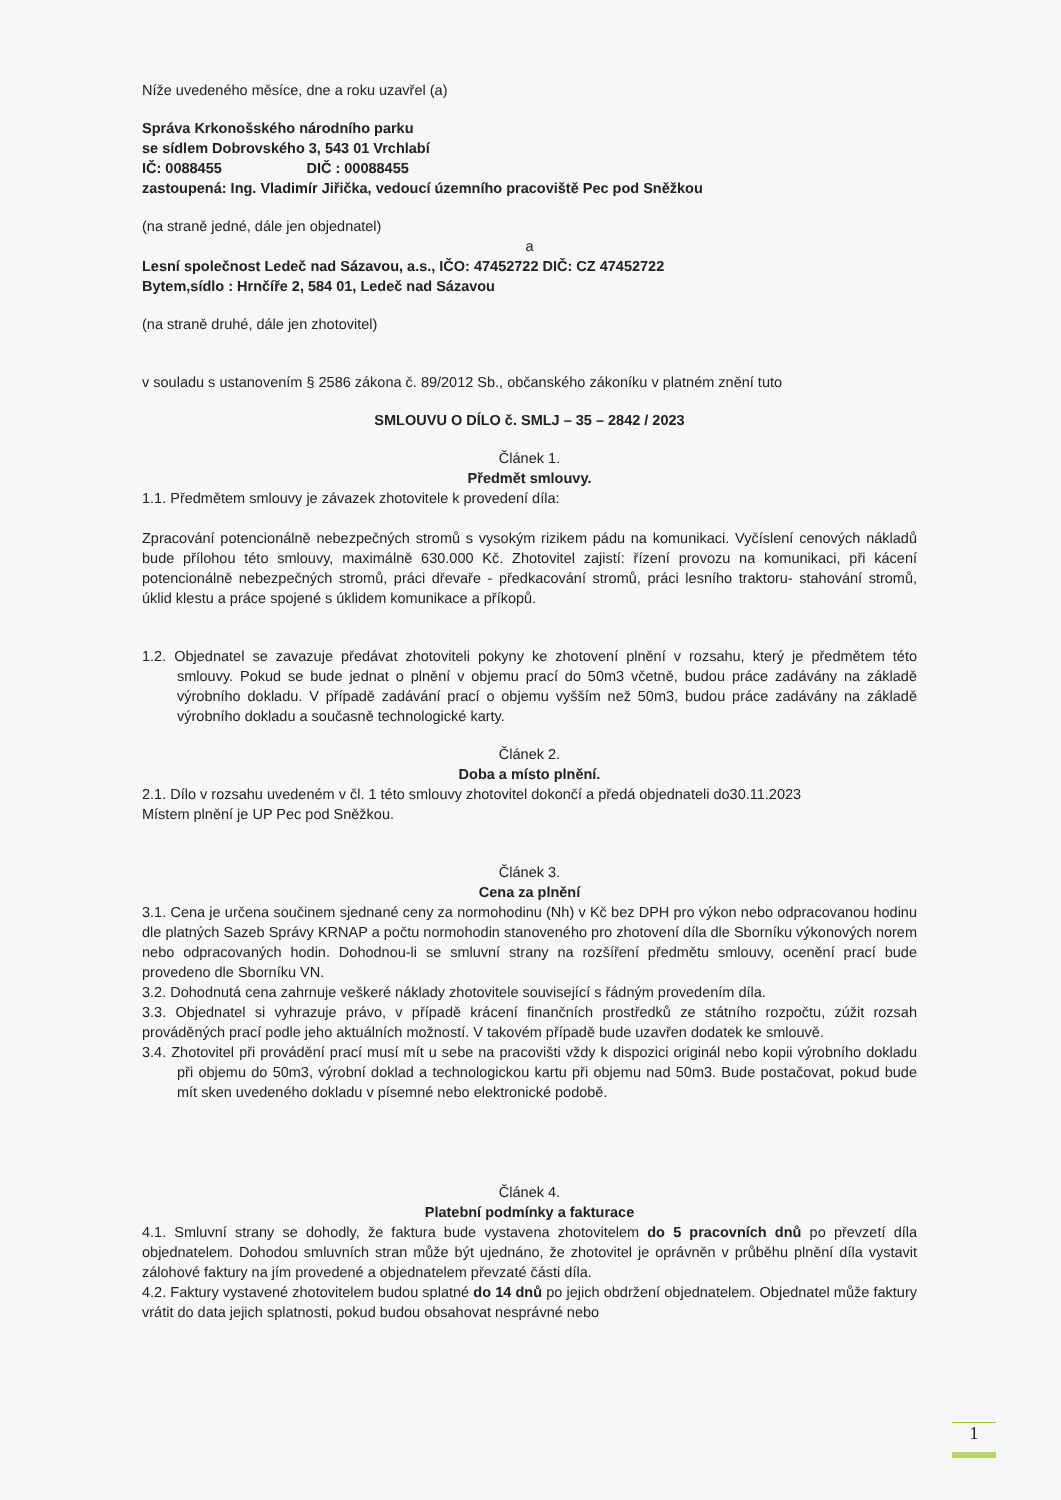Níže uvedeného měsíce, dne a roku uzavřel (a)
Správa Krkonošského národního parku
se sídlem Dobrovského 3, 543 01 Vrchlabí
IČ: 0088455 DIČ : 00088455
zastoupená: Ing. Vladimír Jiřička, vedoucí územního pracoviště Pec pod Sněžkou
(na straně jedné, dále jen objednatel)
a
Lesní společnost Ledeč nad Sázavou, a.s., IČO: 47452722 DIČ: CZ 47452722
Bytem,sídlo : Hrnčíře 2, 584 01, Ledeč nad Sázavou
(na straně druhé, dále jen zhotovitel)
v souladu s ustanovením § 2586 zákona č. 89/2012 Sb., občanského zákoníku v platném znění tuto
SMLOUVU O DÍLO č. SMLJ – 35 – 2842 / 2023
Článek 1.
Předmět smlouvy.
1.1. Předmětem smlouvy je závazek zhotovitele k provedení díla:
Zpracování potencionálně nebezpečných stromů s vysokým rizikem pádu na komunikaci. Vyčíslení cenových nákladů bude přílohou této smlouvy, maximálně 630.000 Kč. Zhotovitel zajistí: řízení provozu na komunikaci, při kácení potencionálně nebezpečných stromů, práci dřevaře - předkacování stromů, práci lesního traktoru- stahování stromů, úklid klestu a práce spojené s úklidem komunikace a příkopů.
1.2. Objednatel se zavazuje předávat zhotoviteli pokyny ke zhotovení plnění v rozsahu, který je předmětem této smlouvy. Pokud se bude jednat o plnění v objemu prací do 50m3 včetně, budou práce zadávány na základě výrobního dokladu. V případě zadávání prací o objemu vyšším než 50m3, budou práce zadávány na základě výrobního dokladu a současně technologické karty.
Článek 2.
Doba a místo plnění.
2.1. Dílo v rozsahu uvedeném v čl. 1 této smlouvy zhotovitel dokončí a předá objednateli do30.11.2023
Místem plnění je UP Pec pod Sněžkou.
Článek 3.
Cena za plnění
3.1. Cena je určena součinem sjednané ceny za normohodinu (Nh) v Kč bez DPH pro výkon nebo odpracovanou hodinu dle platných Sazeb Správy KRNAP a počtu normohodin stanoveného pro zhotovení díla dle Sborníku výkonových norem nebo odpracovaných hodin. Dohodnou-li se smluvní strany na rozšíření předmětu smlouvy, ocenění prací bude provedeno dle Sborníku VN.
3.2. Dohodnutá cena zahrnuje veškeré náklady zhotovitele související s řádným provedením díla.
3.3. Objednatel si vyhrazuje právo, v případě krácení finančních prostředků ze státního rozpočtu, zúžit rozsah prováděných prací podle jeho aktuálních možností. V takovém případě bude uzavřen dodatek ke smlouvě.
3.4. Zhotovitel při provádění prací musí mít u sebe na pracovišti vždy k dispozici originál nebo kopii výrobního dokladu při objemu do 50m3, výrobní doklad a technologickou kartu při objemu nad 50m3. Bude postačovat, pokud bude mít sken uvedeného dokladu v písemné nebo elektronické podobě.
Článek 4.
Platební podmínky a fakturace
4.1. Smluvní strany se dohodly, že faktura bude vystavena zhotovitelem do 5 pracovních dnů po převzetí díla objednatelem. Dohodou smluvních stran může být ujednáno, že zhotovitel je oprávněn v průběhu plnění díla vystavit zálohové faktury na jím provedené a objednatelem převzaté části díla.
4.2. Faktury vystavené zhotovitelem budou splatné do 14 dnů po jejich obdržení objednatelem. Objednatel může faktury vrátit do data jejich splatnosti, pokud budou obsahovat nesprávné nebo
1